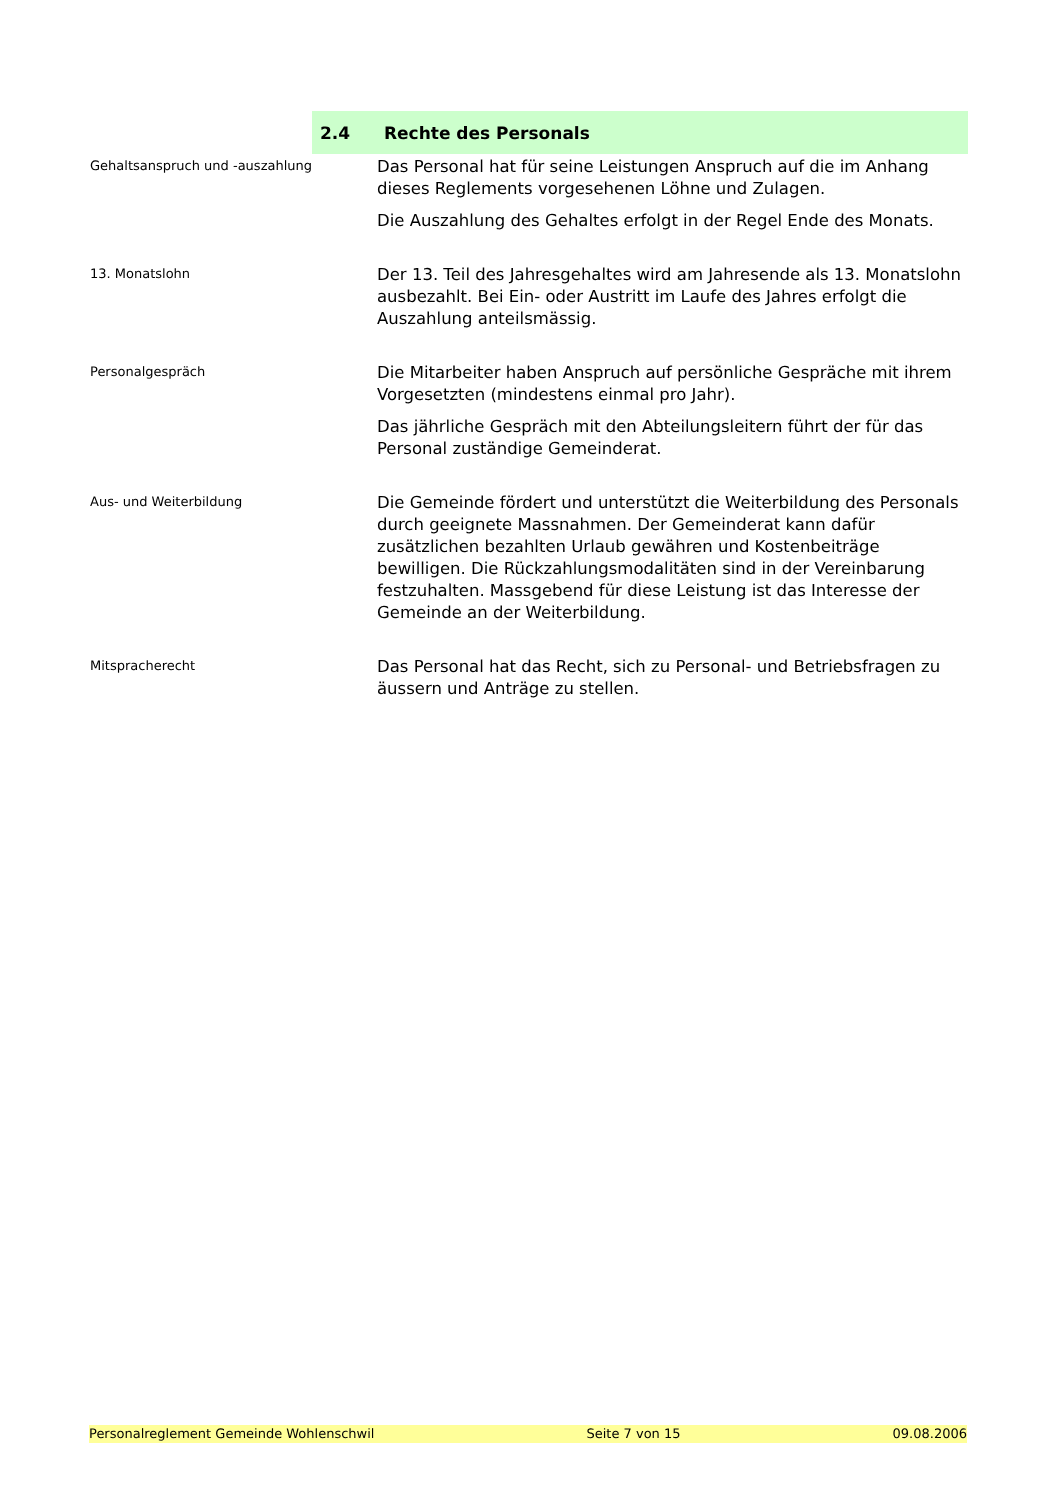2.4 Rechte des Personals
Gehaltsanspruch und -auszahlung
Das Personal hat für seine Leistungen Anspruch auf die im Anhang dieses Reglements vorgesehenen Löhne und Zulagen.
Die Auszahlung des Gehaltes erfolgt in der Regel Ende des Monats.
13. Monatslohn
Der 13. Teil des Jahresgehaltes wird am Jahresende als 13. Monatslohn ausbezahlt. Bei Ein- oder Austritt im Laufe des Jahres erfolgt die Auszahlung anteilsmässig.
Personalgespräch
Die Mitarbeiter haben Anspruch auf persönliche Gespräche mit ihrem Vorgesetzten (mindestens einmal pro Jahr).
Das jährliche Gespräch mit den Abteilungsleitern führt der für das Personal zuständige Gemeinderat.
Aus- und Weiterbildung
Die Gemeinde fördert und unterstützt die Weiterbildung des Personals durch geeignete Massnahmen. Der Gemeinderat kann dafür zusätzlichen bezahlten Urlaub gewähren und Kostenbeiträge bewilligen. Die Rückzahlungsmodalitäten sind in der Vereinbarung festzuhalten. Massgebend für diese Leistung ist das Interesse der Gemeinde an der Weiterbildung.
Mitspracherecht
Das Personal hat das Recht, sich zu Personal- und Betriebsfragen zu äussern und Anträge zu stellen.
Personalreglement Gemeinde Wohlenschwil Seite 7 von 15 09.08.2006